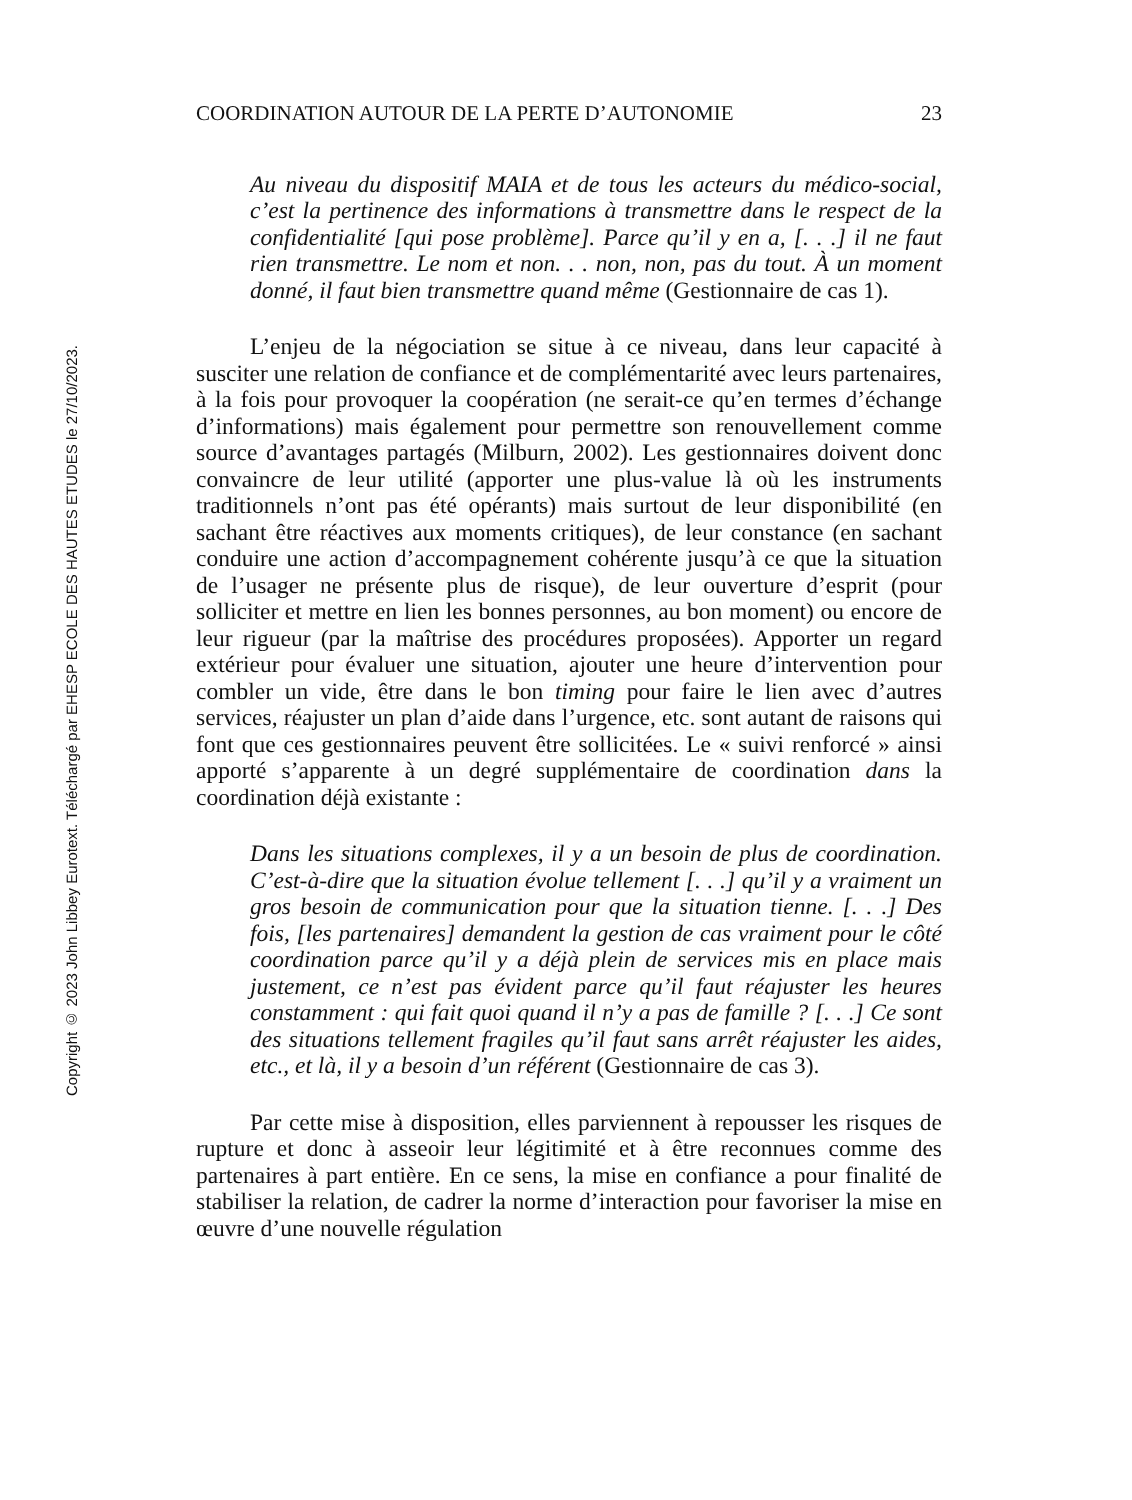Copyright © 2023 John Libbey Eurotext. Téléchargé par EHESP ECOLE DES HAUTES ETUDES le 27/10/2023.
COORDINATION AUTOUR DE LA PERTE D’AUTONOMIE 23
Au niveau du dispositif MAIA et de tous les acteurs du médico-social, c’est la pertinence des informations à transmettre dans le respect de la confidentialité [qui pose problème]. Parce qu’il y en a, [. . .] il ne faut rien transmettre. Le nom et non. . . non, non, pas du tout. À un moment donné, il faut bien transmettre quand même (Gestionnaire de cas 1).
L’enjeu de la négociation se situe à ce niveau, dans leur capacité à susciter une relation de confiance et de complémentarité avec leurs partenaires, à la fois pour provoquer la coopération (ne serait-ce qu’en termes d’échange d’informations) mais également pour permettre son renouvellement comme source d’avantages partagés (Milburn, 2002). Les gestionnaires doivent donc convaincre de leur utilité (apporter une plus-value là où les instruments traditionnels n’ont pas été opérants) mais surtout de leur disponibilité (en sachant être réactives aux moments critiques), de leur constance (en sachant conduire une action d’accompagnement cohérente jusqu’à ce que la situation de l’usager ne présente plus de risque), de leur ouverture d’esprit (pour solliciter et mettre en lien les bonnes personnes, au bon moment) ou encore de leur rigueur (par la maîtrise des procédures proposées). Apporter un regard extérieur pour évaluer une situation, ajouter une heure d’intervention pour combler un vide, être dans le bon timing pour faire le lien avec d’autres services, réajuster un plan d’aide dans l’urgence, etc. sont autant de raisons qui font que ces gestionnaires peuvent être sollicitées. Le « suivi renforcé » ainsi apporté s’apparente à un degré supplémentaire de coordination dans la coordination déjà existante :
Dans les situations complexes, il y a un besoin de plus de coordination. C’est-à-dire que la situation évolue tellement [. . .] qu’il y a vraiment un gros besoin de communication pour que la situation tienne. [. . .] Des fois, [les partenaires] demandent la gestion de cas vraiment pour le côté coordination parce qu’il y a déjà plein de services mis en place mais justement, ce n’est pas évident parce qu’il faut réajuster les heures constamment : qui fait quoi quand il n’y a pas de famille ? [. . .] Ce sont des situations tellement fragiles qu’il faut sans arrêt réajuster les aides, etc., et là, il y a besoin d’un référent (Gestionnaire de cas 3).
Par cette mise à disposition, elles parviennent à repousser les risques de rupture et donc à asseoir leur légitimité et à être reconnues comme des partenaires à part entière. En ce sens, la mise en confiance a pour finalité de stabiliser la relation, de cadrer la norme d’interaction pour favoriser la mise en œuvre d’une nouvelle régulation